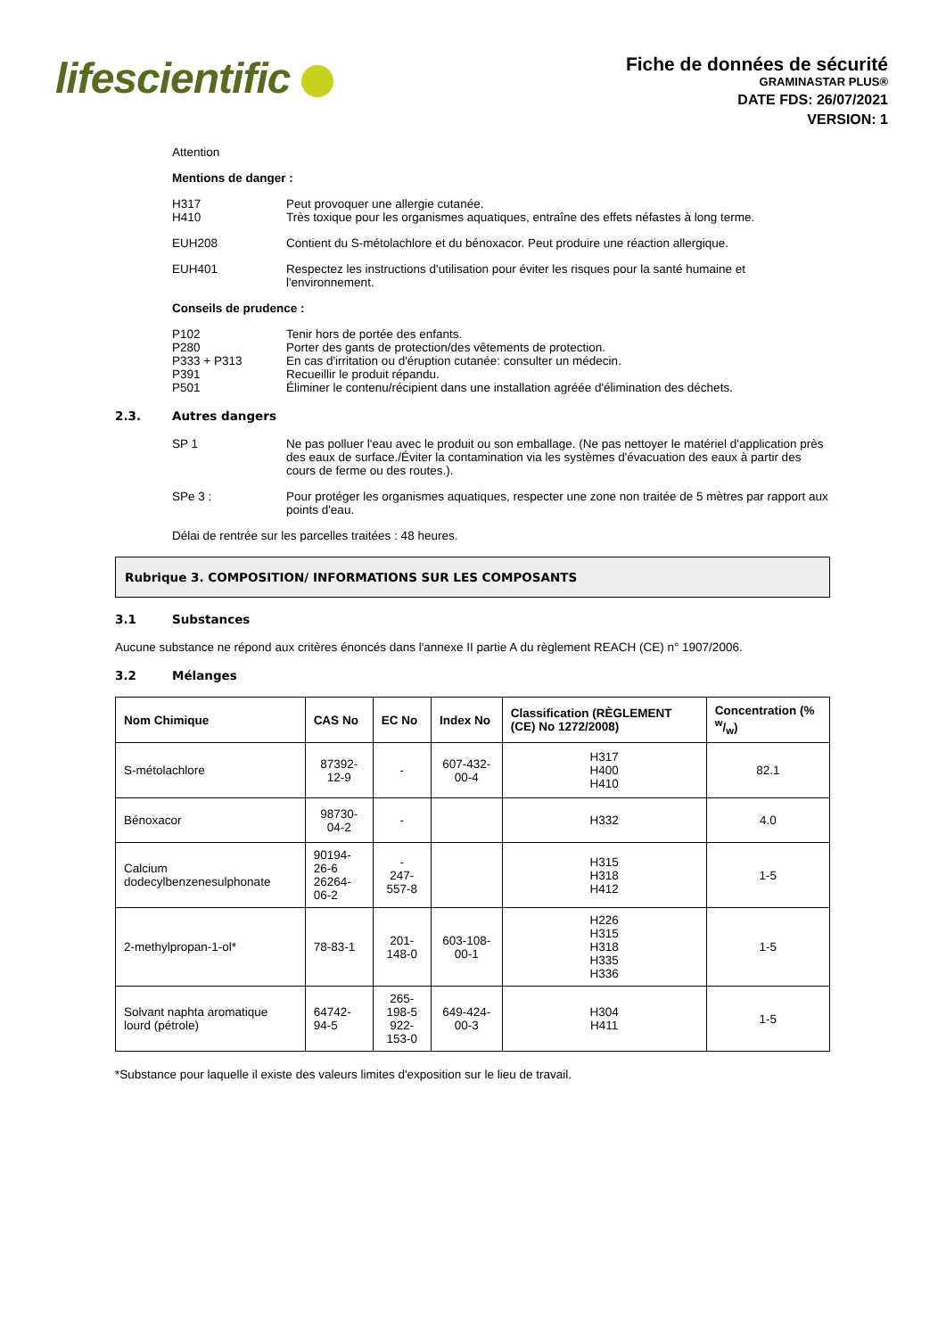lifescientific
Fiche de données de sécurité
GRAMINASTAR PLUS®
DATE FDS: 26/07/2021
VERSION: 1
Attention
Mentions de danger :
H317 Peut provoquer une allergie cutanée.
H410 Très toxique pour les organismes aquatiques, entraîne des effets néfastes à long terme.
EUH208 Contient du S-métolachlore et du bénoxacor. Peut produire une réaction allergique.
EUH401 Respectez les instructions d'utilisation pour éviter les risques pour la santé humaine et l'environnement.
Conseils de prudence :
P102 Tenir hors de portée des enfants.
P280 Porter des gants de protection/des vêtements de protection.
P333 + P313 En cas d'irritation ou d'éruption cutanée: consulter un médecin.
P391 Recueillir le produit répandu.
P501 Éliminer le contenu/récipient dans une installation agréée d'élimination des déchets.
2.3. Autres dangers
SP 1 Ne pas polluer l'eau avec le produit ou son emballage. (Ne pas nettoyer le matériel d'application près des eaux de surface./Éviter la contamination via les systèmes d'évacuation des eaux à partir des cours de ferme ou des routes.).
SPe 3 : Pour protéger les organismes aquatiques, respecter une zone non traitée de 5 mètres par rapport aux points d'eau.
Délai de rentrée sur les parcelles traitées : 48 heures.
Rubrique 3. COMPOSITION/ INFORMATIONS SUR LES COMPOSANTS
3.1 Substances
Aucune substance ne répond aux critères énoncés dans l'annexe II partie A du règlement REACH (CE) n° 1907/2006.
3.2 Mélanges
| Nom Chimique | CAS No | EC No | Index No | Classification (RÈGLEMENT (CE) No 1272/2008) | Concentration (% w/w) |
| --- | --- | --- | --- | --- | --- |
| S-métolachlore | 87392-12-9 | - | 607-432-00-4 | H317 H400 H410 | 82.1 |
| Bénoxacor | 98730-04-2 | - | | H332 | 4.0 |
| Calcium dodecylbenzenesulphonate | 90194-26-6 26264-06-2 | - 247-557-8 | | H315 H318 H412 | 1-5 |
| 2-methylpropan-1-ol* | 78-83-1 | 201-148-0 | 603-108-00-1 | H226 H315 H318 H335 H336 | 1-5 |
| Solvant naphta aromatique lourd (pétrole) | 64742-94-5 | 265-198-5 922-153-0 | 649-424-00-3 | H304 H411 | 1-5 |
*Substance pour laquelle il existe des valeurs limites d'exposition sur le lieu de travail.